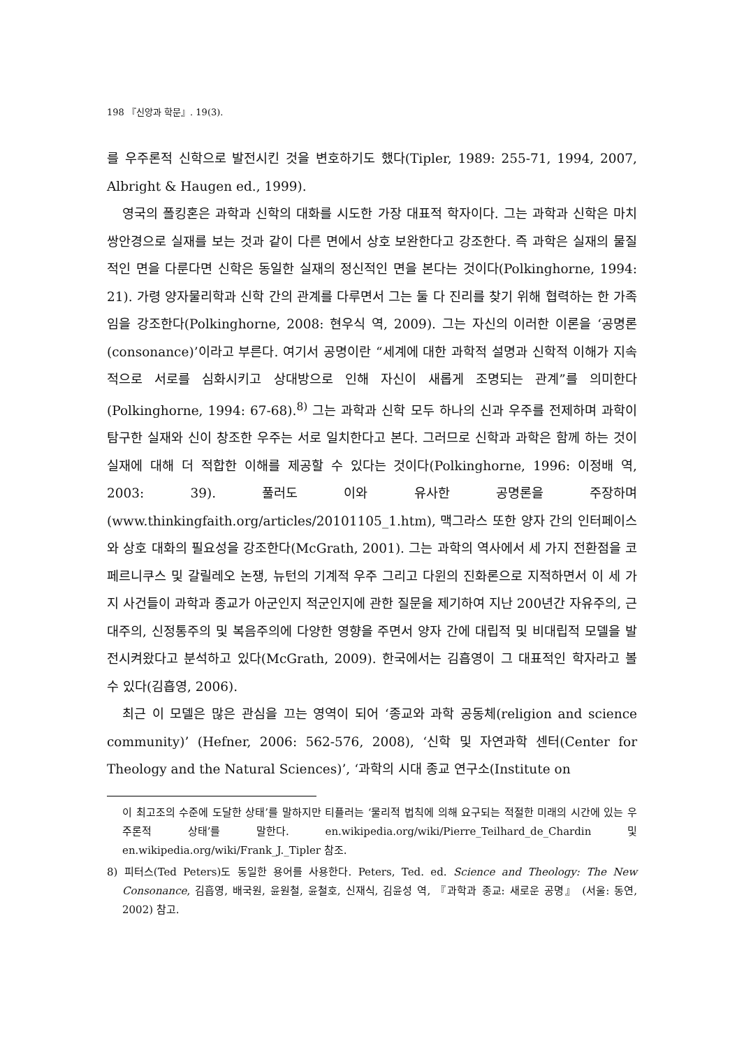198 『신앙과 학문』. 19(3).
를 우주론적 신학으로 발전시킨 것을 변호하기도 했다(Tipler, 1989: 255-71, 1994, 2007, Albright & Haugen ed., 1999).
영국의 폴킹혼은 과학과 신학의 대화를 시도한 가장 대표적 학자이다. 그는 과학과 신학은 마치 쌍안경으로 실재를 보는 것과 같이 다른 면에서 상호 보완한다고 강조한다. 즉 과학은 실재의 물질적인 면을 다룬다면 신학은 동일한 실재의 정신적인 면을 본다는 것이다(Polkinghorne, 1994: 21). 가령 양자물리학과 신학 간의 관계를 다루면서 그는 둘 다 진리를 찾기 위해 협력하는 한 가족임을 강조한다(Polkinghorne, 2008: 현우식 역, 2009). 그는 자신의 이러한 이론을 ‘공명론(consonance)’이라고 부른다. 여기서 공명이란 “세계에 대한 과학적 설명과 신학적 이해가 지속적으로 서로를 심화시키고 상대방으로 인해 자신이 새롭게 조명되는 관계”를 의미한다(Polkinghorne, 1994: 67-68).<sup>8)</sup> 그는 과학과 신학 모두 하나의 신과 우주를 전제하며 과학이 탐구한 실재와 신이 창조한 우주는 서로 일치한다고 본다. 그러므로 신학과 과학은 함께 하는 것이 실재에 대해 더 적합한 이해를 제공할 수 있다는 것이다(Polkinghorne, 1996: 이정배 역, 2003: 39). 풀러도 이와 유사한 공명론을 주장하며(www.thinkingfaith.org/articles/20101105_1.htm), 맥그라스 또한 양자 간의 인터페이스와 상호 대화의 필요성을 강조한다(McGrath, 2001). 그는 과학의 역사에서 세 가지 전환점을 코페르니쿠스 및 갈릴레오 논쟁, 뉴턴의 기계적 우주 그리고 다윈의 진화론으로 지적하면서 이 세 가지 사건들이 과학과 종교가 아군인지 적군인지에 관한 질문을 제기하여 지난 200년간 자유주의, 근대주의, 신정통주의 및 복음주의에 다양한 영향을 주면서 양자 간에 대립적 및 비대립적 모델을 발전시켜왔다고 분석하고 있다(McGrath, 2009). 한국에서는 김흡영이 그 대표적인 학자라고 볼 수 있다(김흡영, 2006).
최근 이 모델은 많은 관심을 끄는 영역이 되어 ‘종교와 과학 공동체(religion and science community)’ (Hefner, 2006: 562-576, 2008), ‘신학 및 자연과학 센터(Center for Theology and the Natural Sciences)’, ‘과학의 시대 종교 연구소(Institute on
이 최고조의 수준에 도달한 상태’를 말하지만 티플러는 ‘물리적 법칙에 의해 요구되는 적절한 미래의 시간에 있는 우주론적 상태’를 말한다. en.wikipedia.org/wiki/Pierre_Teilhard_de_Chardin 및 en.wikipedia.org/wiki/Frank_J._Tipler 참조.
8) 피터스(Ted Peters)도 동일한 용어를 사용한다. Peters, Ted. ed. Science and Theology: The New Consonance, 김흡영, 배국원, 윤원철, 윤철호, 신재식, 김윤성 역, 『과학과 종교: 새로운 공명』 (서울: 동연, 2002) 참고.